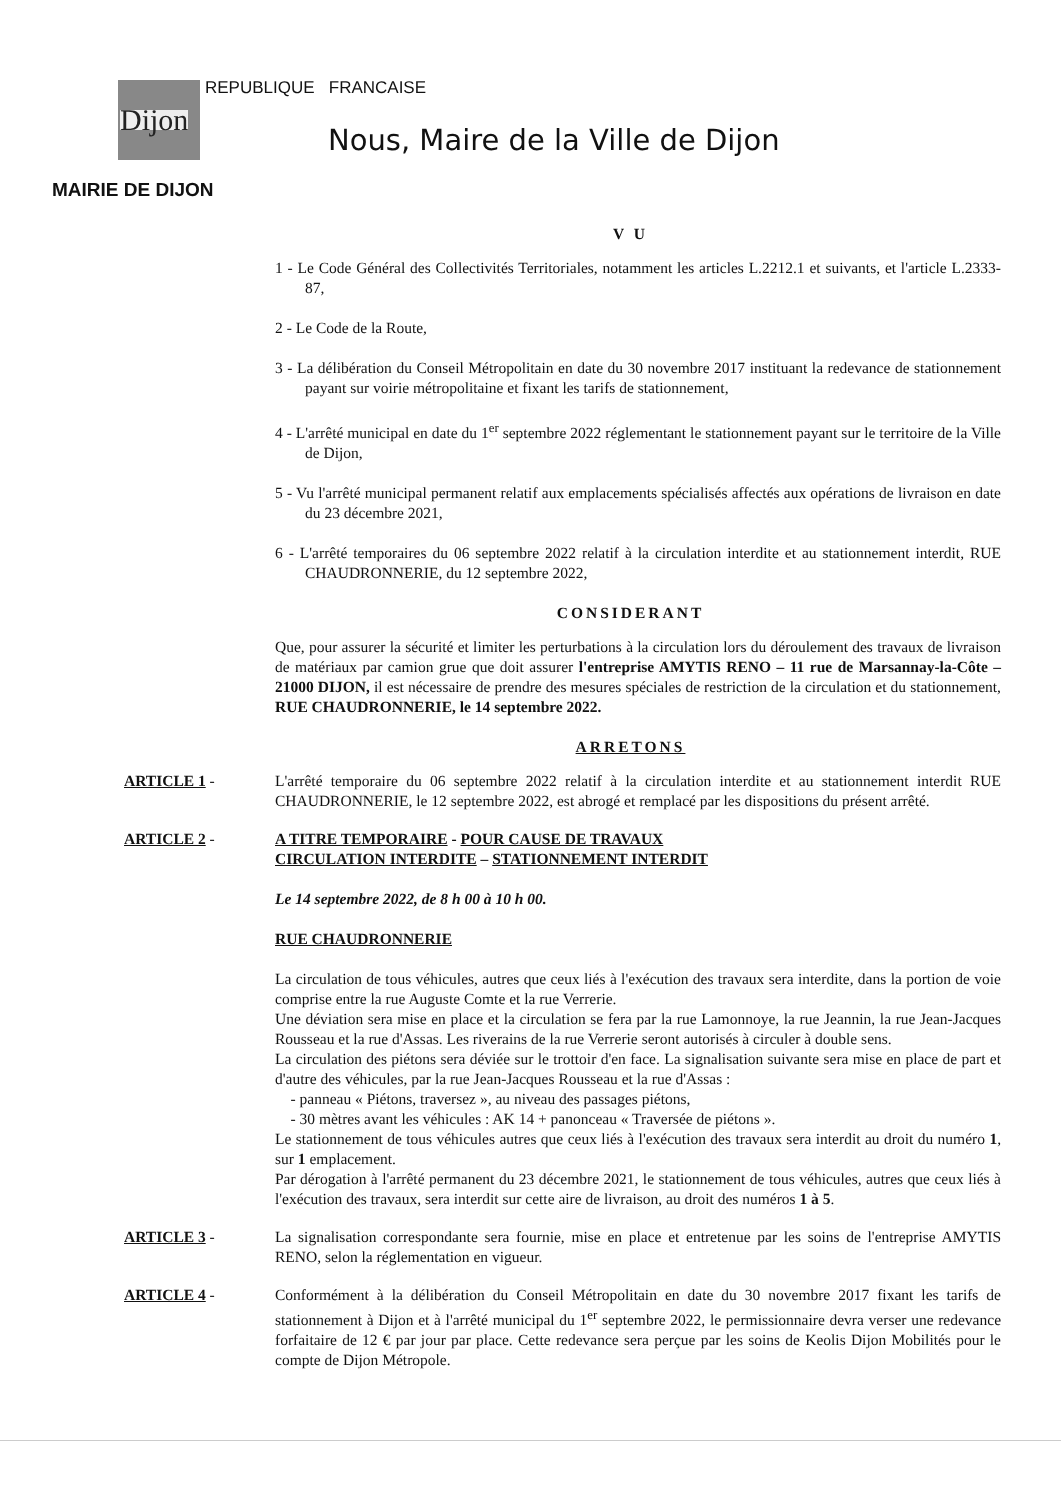Dijon REPUBLIQUE FRANCAISE
Nous, Maire de la Ville de Dijon
MAIRIE DE DIJON
V U
1 - Le Code Général des Collectivités Territoriales, notamment les articles L.2212.1 et suivants, et l'article L.2333-87,
2 - Le Code de la Route,
3 - La délibération du Conseil Métropolitain en date du 30 novembre 2017 instituant la redevance de stationnement payant sur voirie métropolitaine et fixant les tarifs de stationnement,
4 - L'arrêté municipal en date du 1<sup>er</sup> septembre 2022 réglementant le stationnement payant sur le territoire de la Ville de Dijon,
5 - Vu l'arrêté municipal permanent relatif aux emplacements spécialisés affectés aux opérations de livraison en date du 23 décembre 2021,
6 - L'arrêté temporaires du 06 septembre 2022 relatif à la circulation interdite et au stationnement interdit, RUE CHAUDRONNERIE, du 12 septembre 2022,
CONSIDERANT
Que, pour assurer la sécurité et limiter les perturbations à la circulation lors du déroulement des travaux de livraison de matériaux par camion grue que doit assurer l'entreprise AMYTIS RENO – 11 rue de Marsannay-la-Côte – 21000 DIJON, il est nécessaire de prendre des mesures spéciales de restriction de la circulation et du stationnement, RUE CHAUDRONNERIE, le 14 septembre 2022.
ARRETONS
ARTICLE 1 - L'arrêté temporaire du 06 septembre 2022 relatif à la circulation interdite et au stationnement interdit RUE CHAUDRONNERIE, le 12 septembre 2022, est abrogé et remplacé par les dispositions du présent arrêté.
ARTICLE 2 - A TITRE TEMPORAIRE - POUR CAUSE DE TRAVAUX
CIRCULATION INTERDITE – STATIONNEMENT INTERDIT
Le 14 septembre 2022, de 8 h 00 à 10 h 00.
RUE CHAUDRONNERIE
La circulation de tous véhicules, autres que ceux liés à l'exécution des travaux sera interdite, dans la portion de voie comprise entre la rue Auguste Comte et la rue Verrerie.
Une déviation sera mise en place et la circulation se fera par la rue Lamonnoye, la rue Jeannin, la rue Jean-Jacques Rousseau et la rue d'Assas. Les riverains de la rue Verrerie seront autorisés à circuler à double sens.
La circulation des piétons sera déviée sur le trottoir d'en face. La signalisation suivante sera mise en place de part et d'autre des véhicules, par la rue Jean-Jacques Rousseau et la rue d'Assas :
- panneau « Piétons, traversez », au niveau des passages piétons,
- 30 mètres avant les véhicules : AK 14 + panonceau « Traversée de piétons ».
Le stationnement de tous véhicules autres que ceux liés à l'exécution des travaux sera interdit au droit du numéro 1, sur 1 emplacement.
Par dérogation à l'arrêté permanent du 23 décembre 2021, le stationnement de tous véhicules, autres que ceux liés à l'exécution des travaux, sera interdit sur cette aire de livraison, au droit des numéros 1 à 5.
ARTICLE 3 - La signalisation correspondante sera fournie, mise en place et entretenue par les soins de l'entreprise AMYTIS RENO, selon la réglementation en vigueur.
ARTICLE 4 - Conformément à la délibération du Conseil Métropolitain en date du 30 novembre 2017 fixant les tarifs de stationnement à Dijon et à l'arrêté municipal du 1<sup>er</sup> septembre 2022, le permissionnaire devra verser une redevance forfaitaire de 12 € par jour par place. Cette redevance sera perçue par les soins de Keolis Dijon Mobilités pour le compte de Dijon Métropole.